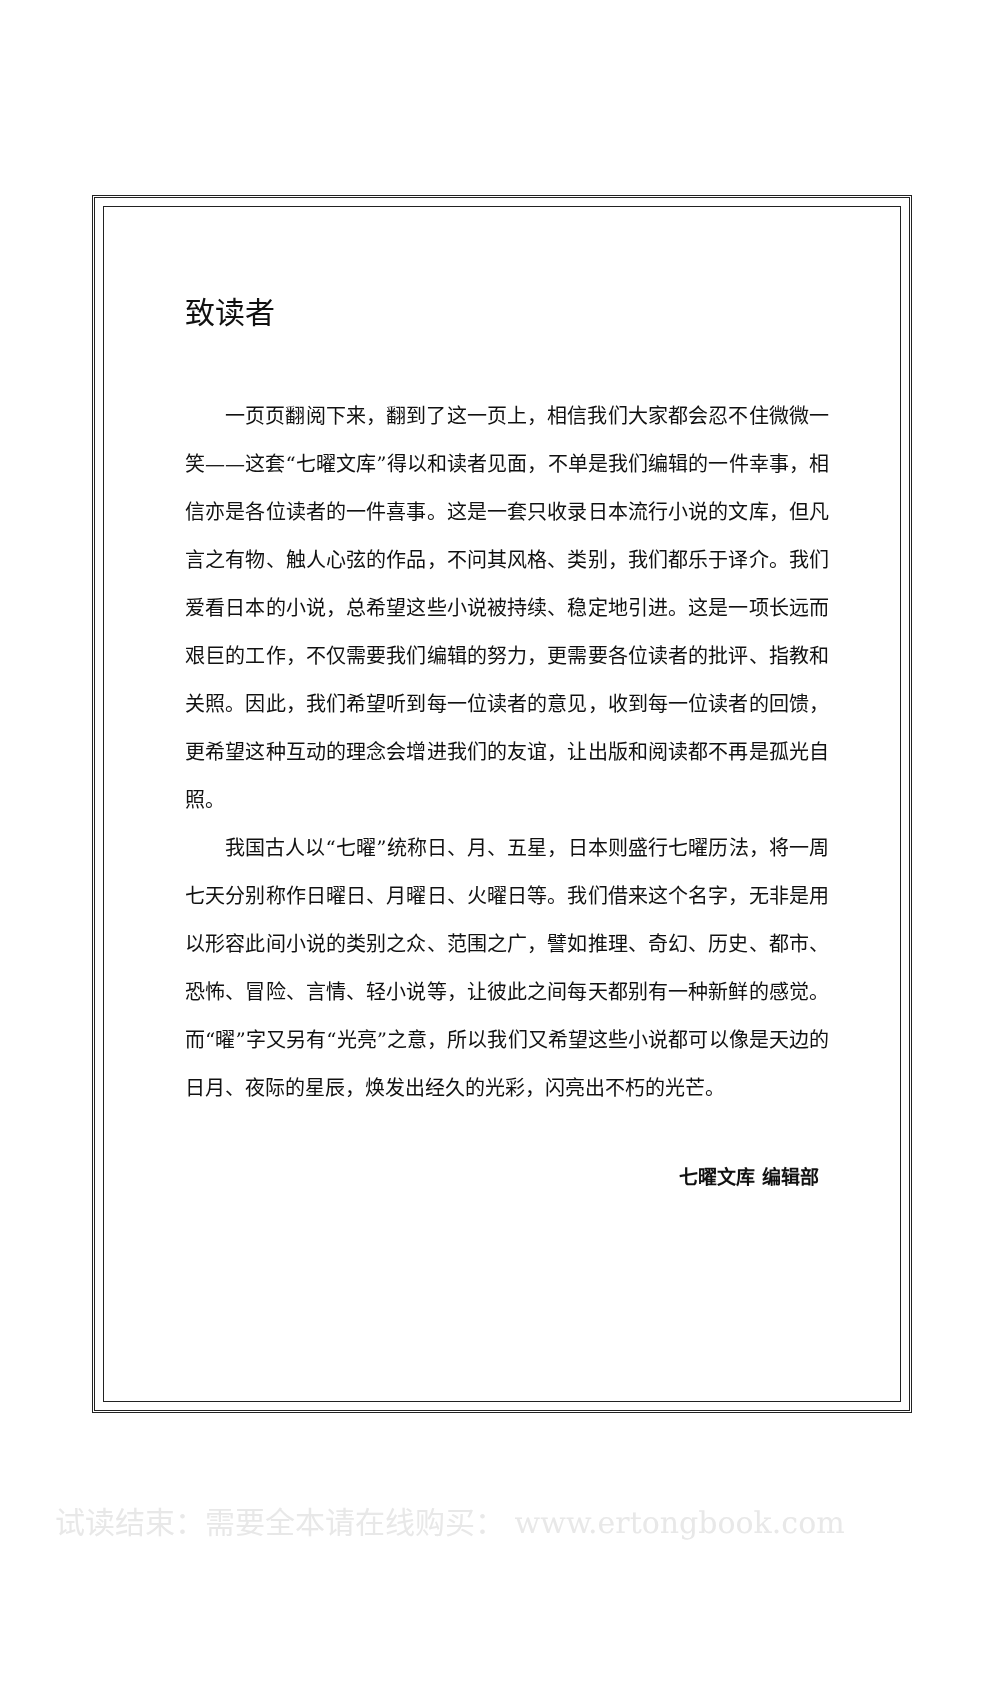致读者
一页页翻阅下来，翻到了这一页上，相信我们大家都会忍不住微微一笑——这套“七曜文库”得以和读者见面，不单是我们编辑的一件幸事，相信亦是各位读者的一件喜事。这是一套只收录日本流行小说的文库，但凡言之有物、触人心弦的作品，不问其风格、类别，我们都乐于译介。我们爱看日本的小说，总希望这些小说被持续、稳定地引进。这是一项长远而艰巨的工作，不仅需要我们编辑的努力，更需要各位读者的批评、指教和关照。因此，我们希望听到每一位读者的意见，收到每一位读者的回馈，更希望这种互动的理念会增进我们的友谊，让出版和阅读都不再是孤光自照。
我国古人以“七曜”统称日、月、五星，日本则盛行七曜历法，将一周七天分别称作日曜日、月曜日、火曜日等。我们借来这个名字，无非是用以形容此间小说的类别之众、范围之广，譬如推理、奇幻、历史、都市、恐怖、冒险、言情、轻小说等，让彼此之间每天都别有一种新鲜的感觉。而“曜”字又另有“光亮”之意，所以我们又希望这些小说都可以像是天边的日月、夜际的星辰，焕发出经久的光彩，闪亮出不朽的光芒。
七曜文库 编辑部
试读结束：需要全本请在线购买： www.ertongbook.com